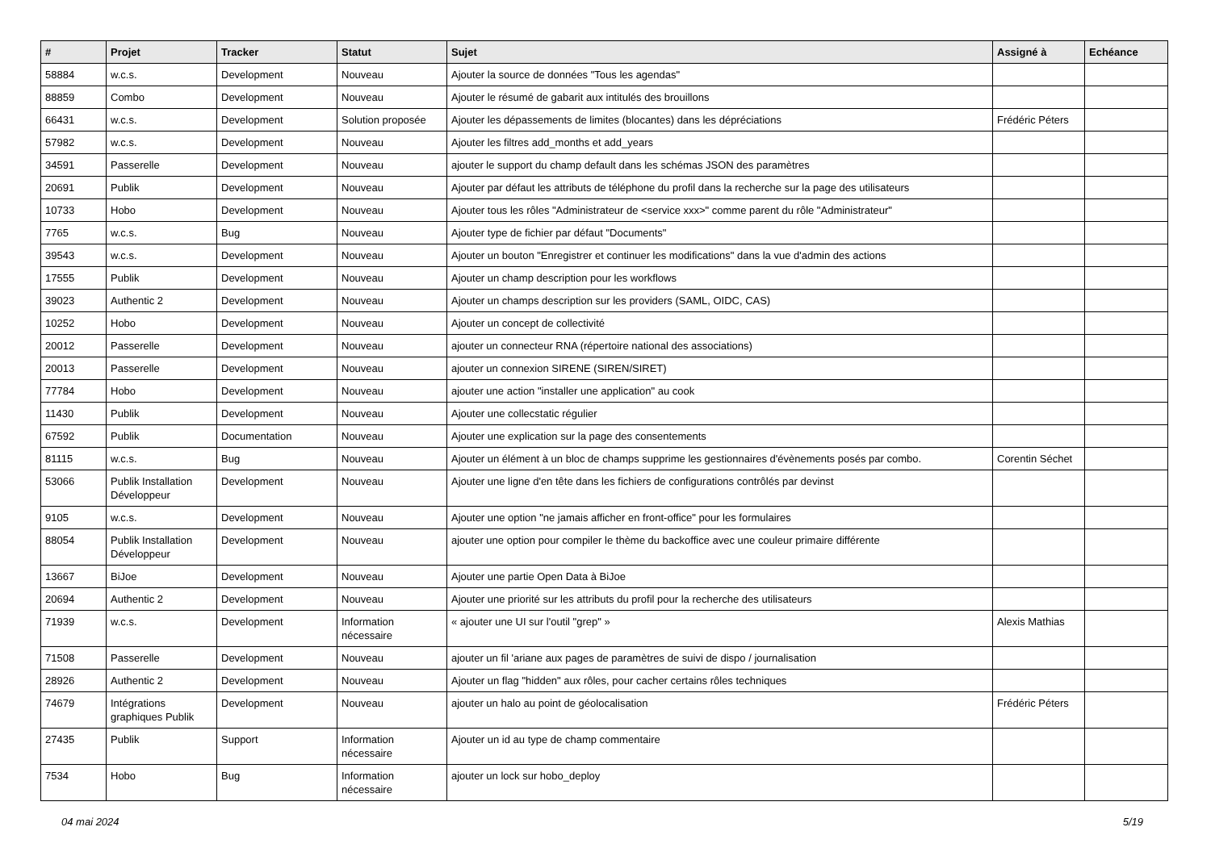| # | Projet | Tracker | Statut | Sujet | Assigné à | Echéance |
| --- | --- | --- | --- | --- | --- | --- |
| 58884 | w.c.s. | Development | Nouveau | Ajouter la source de données "Tous les agendas" | | |
| 88859 | Combo | Development | Nouveau | Ajouter le résumé de gabarit aux intitulés des brouillons | | |
| 66431 | w.c.s. | Development | Solution proposée | Ajouter les dépassements de limites (blocantes) dans les dépréciations | Frédéric Péters | |
| 57982 | w.c.s. | Development | Nouveau | Ajouter les filtres add_months et add_years | | |
| 34591 | Passerelle | Development | Nouveau | ajouter le support du champ default dans les schémas JSON des paramètres | | |
| 20691 | Publik | Development | Nouveau | Ajouter par défaut les attributs de téléphone du profil dans la recherche sur la page des utilisateurs | | |
| 10733 | Hobo | Development | Nouveau | Ajouter tous les rôles "Administrateur de <service xxx>" comme parent du rôle "Administrateur" | | |
| 7765 | w.c.s. | Bug | Nouveau | Ajouter type de fichier par défaut "Documents" | | |
| 39543 | w.c.s. | Development | Nouveau | Ajouter un bouton "Enregistrer et continuer les modifications" dans la vue d'admin des actions | | |
| 17555 | Publik | Development | Nouveau | Ajouter un champ description pour les workflows | | |
| 39023 | Authentic 2 | Development | Nouveau | Ajouter un champs description sur les providers (SAML, OIDC, CAS) | | |
| 10252 | Hobo | Development | Nouveau | Ajouter un concept de collectivité | | |
| 20012 | Passerelle | Development | Nouveau | ajouter un connecteur RNA (répertoire national des associations) | | |
| 20013 | Passerelle | Development | Nouveau | ajouter un connexion SIRENE (SIREN/SIRET) | | |
| 77784 | Hobo | Development | Nouveau | ajouter une action "installer une application" au cook | | |
| 11430 | Publik | Development | Nouveau | Ajouter une collecstatic régulier | | |
| 67592 | Publik | Documentation | Nouveau | Ajouter une explication sur la page des consentements | | |
| 81115 | w.c.s. | Bug | Nouveau | Ajouter un élément à un bloc de champs supprime les gestionnaires d'évènements posés par combo. | Corentin Séchet | |
| 53066 | Publik Installation Développeur | Development | Nouveau | Ajouter une ligne d'en tête dans les fichiers de configurations contrôlés par devinst | | |
| 9105 | w.c.s. | Development | Nouveau | Ajouter une option "ne jamais afficher en front-office" pour les formulaires | | |
| 88054 | Publik Installation Développeur | Development | Nouveau | ajouter une option pour compiler le thème du backoffice avec une couleur primaire différente | | |
| 13667 | BiJoe | Development | Nouveau | Ajouter une partie Open Data à BiJoe | | |
| 20694 | Authentic 2 | Development | Nouveau | Ajouter une priorité sur les attributs du profil pour la recherche des utilisateurs | | |
| 71939 | w.c.s. | Development | Information nécessaire | « ajouter une UI sur l'outil "grep" » | Alexis Mathias | |
| 71508 | Passerelle | Development | Nouveau | ajouter un fil 'ariane aux pages de paramètres de suivi de dispo / journalisation | | |
| 28926 | Authentic 2 | Development | Nouveau | Ajouter un flag "hidden" aux rôles, pour cacher certains rôles techniques | | |
| 74679 | Intégrations graphiques Publik | Development | Nouveau | ajouter un halo au point de géolocalisation | Frédéric Péters | |
| 27435 | Publik | Support | Information nécessaire | Ajouter un id au type de champ commentaire | | |
| 7534 | Hobo | Bug | Information nécessaire | ajouter un lock sur hobo_deploy | | |
04 mai 2024 5/19